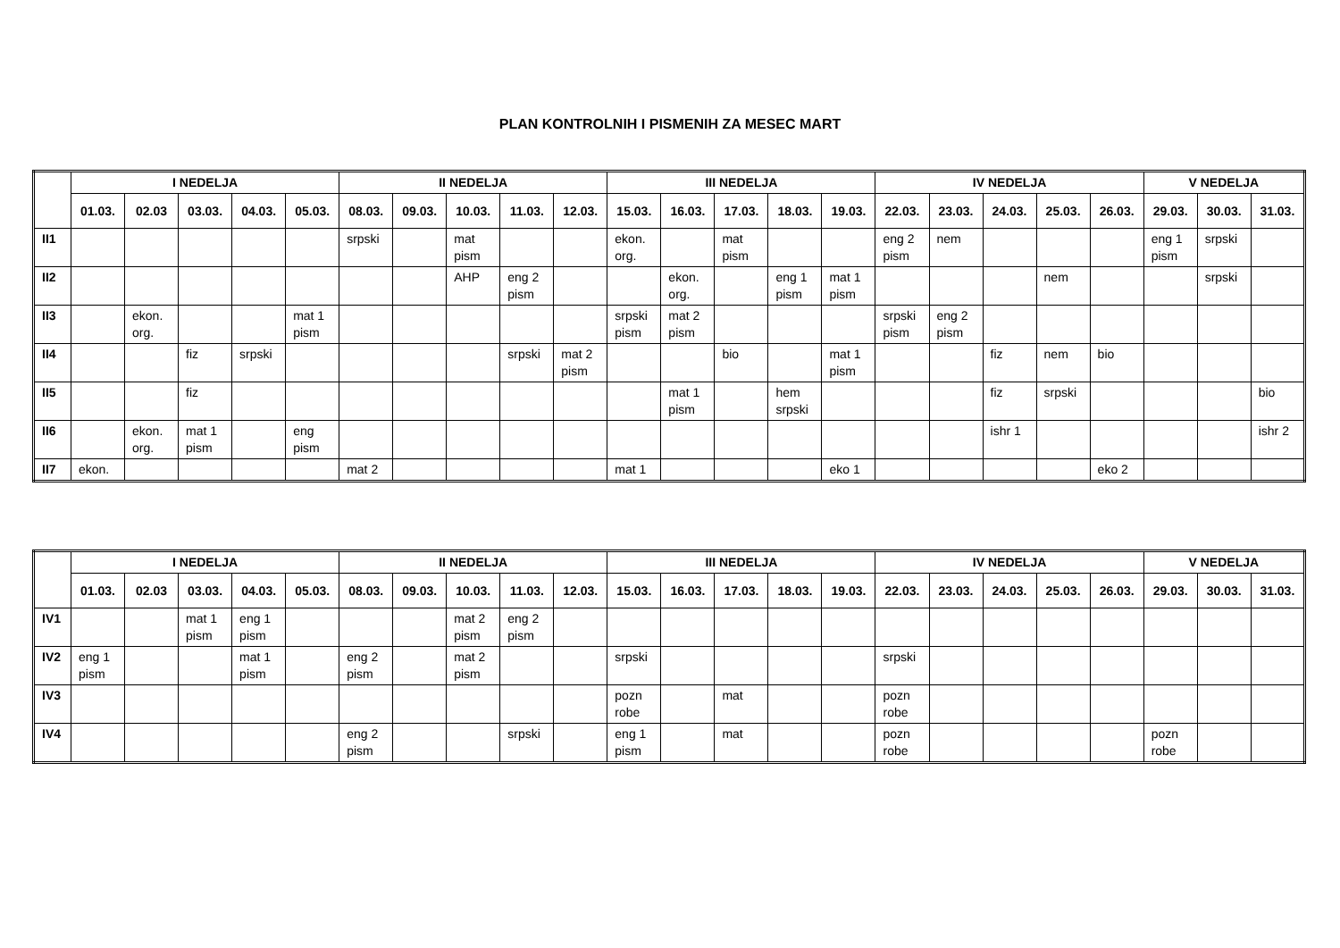PLAN KONTROLNIH I PISMENIH ZA MESEC MART
| | I NEDELJA | | | | | II NEDELJA | | | | | III NEDELJA | | | | | IV NEDELJA | | | | | V NEDELJA | | |
| --- | --- | --- | --- | --- | --- | --- | --- | --- | --- | --- | --- | --- | --- | --- | --- | --- | --- | --- | --- | --- | --- | --- | --- |
| | 01.03. | 02.03 | 03.03. | 04.03. | 05.03. | 08.03. | 09.03. | 10.03. | 11.03. | 12.03. | 15.03. | 16.03. | 17.03. | 18.03. | 19.03. | 22.03. | 23.03. | 24.03. | 25.03. | 26.03. | 29.03. | 30.03. | 31.03. |
| II1 | | | | | | srpski | | mat pism | | | ekon. org. | | mat pism | | | eng 2 pism | nem | | | | eng 1 pism | srpski | |
| II2 | | | | | | | | AHP | eng 2 pism | | | ekon. org. | | eng 1 pism | mat 1 pism | | | | nem | | | srpski | |
| II3 | | ekon. org. | | | mat 1 pism | | | | | | srpski pism | mat 2 pism | | | | srpski pism | eng 2 pism | | | | | | |
| II4 | | | fiz | srpski | | | | | srpski | mat 2 pism | | | bio | | mat 1 pism | | | fiz | nem | bio | | | |
| II5 | | | fiz | | | | | | | | | mat 1 pism | | hem srpski | | | | fiz | srpski | | | | bio |
| II6 | | ekon. org. | mat 1 pism | | eng pism | | | | | | | | | | | | | ishr 1 | | | | | ishr 2 |
| II7 | ekon. | | | | | mat 2 | | | | | mat 1 | | | | eko 1 | | | | | eko 2 | | | |
| | I NEDELJA | | | | | II NEDELJA | | | | | III NEDELJA | | | | | IV NEDELJA | | | | | V NEDELJA | | |
| --- | --- | --- | --- | --- | --- | --- | --- | --- | --- | --- | --- | --- | --- | --- | --- | --- | --- | --- | --- | --- | --- | --- | --- |
| | 01.03. | 02.03 | 03.03. | 04.03. | 05.03. | 08.03. | 09.03. | 10.03. | 11.03. | 12.03. | 15.03. | 16.03. | 17.03. | 18.03. | 19.03. | 22.03. | 23.03. | 24.03. | 25.03. | 26.03. | 29.03. | 30.03. | 31.03. |
| IV1 | | | mat 1 pism | eng 1 pism | | | | mat 2 pism | eng 2 pism | | | | | | | | | | | | | | |
| IV2 | eng 1 pism | | | mat 1 pism | | eng 2 pism | | mat 2 pism | | | srpski | | | | | srpski | | | | | | | |
| IV3 | | | | | | | | | | | pozn robe | | mat | | | pozn robe | | | | | | | |
| IV4 | | | | | | eng 2 pism | | | srpski | | eng 1 pism | | mat | | | pozn robe | | | | | pozn robe | | |